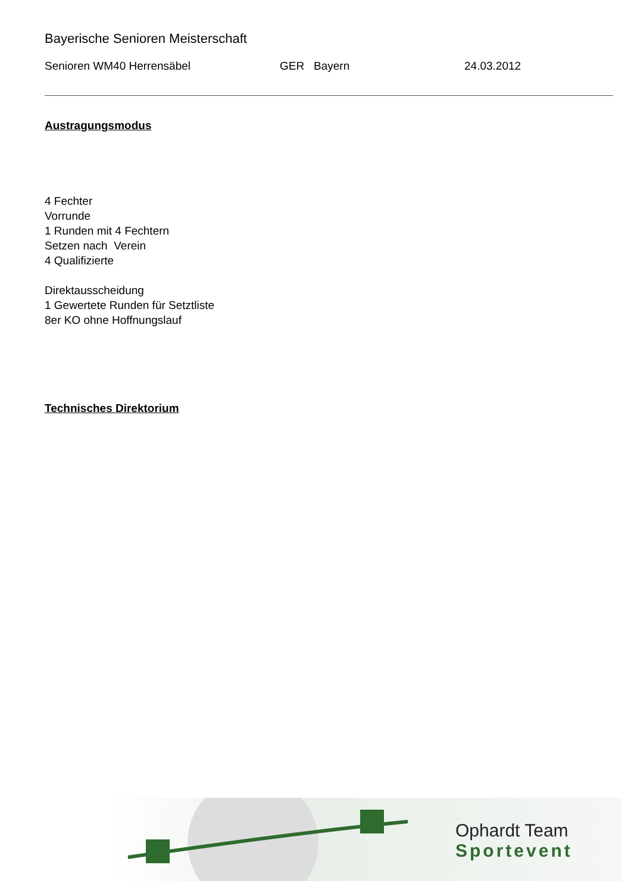Bayerische Senioren Meisterschaft
Senioren WM40 Herrensäbel GER Bayern 24.03.2012
Austragungsmodus
4 Fechter
Vorrunde
1 Runden mit 4 Fechtern
Setzen nach Verein
4 Qualifizierte
Direktausscheidung
1 Gewertete Runden für Setztliste
8er KO ohne Hoffnungslauf
Technisches Direktorium
Ophardt Team
Sportevent